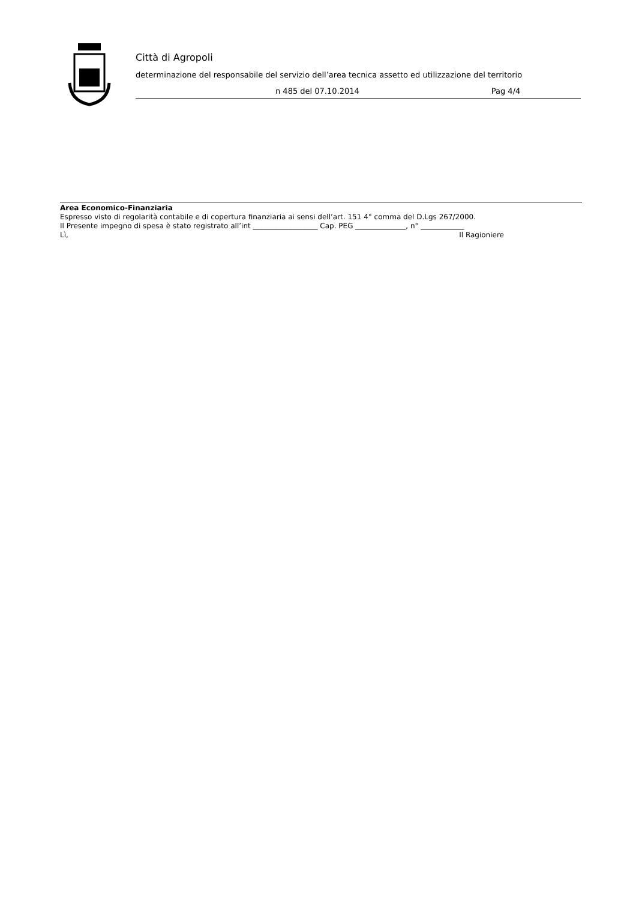Città di Agropoli
determinazione del responsabile del servizio dell’area tecnica assetto ed utilizzazione del territorio
n 485 del 07.10.2014 Pag 4/4
Area Economico-Finanziaria
Espresso visto di regolarità contabile e di copertura finanziaria ai sensi dell’art. 151 4° comma del D.Lgs 267/2000.
Il Presente impegno di spesa è stato registrato all’int __________________ Cap. PEG ______________, n° ____________
Lì, Il Ragioniere